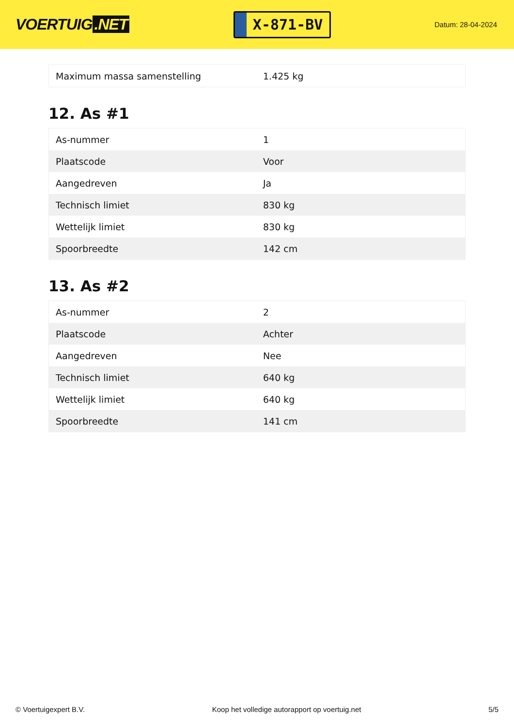VOERTUIG.NET
X-871-BV
Datum: 28-04-2024
| Maximum massa samenstelling | 1.425 kg |
12. As #1
| As-nummer | 1 |
| Plaatscode | Voor |
| Aangedreven | Ja |
| Technisch limiet | 830 kg |
| Wettelijk limiet | 830 kg |
| Spoorbreedte | 142 cm |
13. As #2
| As-nummer | 2 |
| Plaatscode | Achter |
| Aangedreven | Nee |
| Technisch limiet | 640 kg |
| Wettelijk limiet | 640 kg |
| Spoorbreedte | 141 cm |
© Voertuigexpert B.V. Koop het volledige autorapport op voertuig.net 5/5